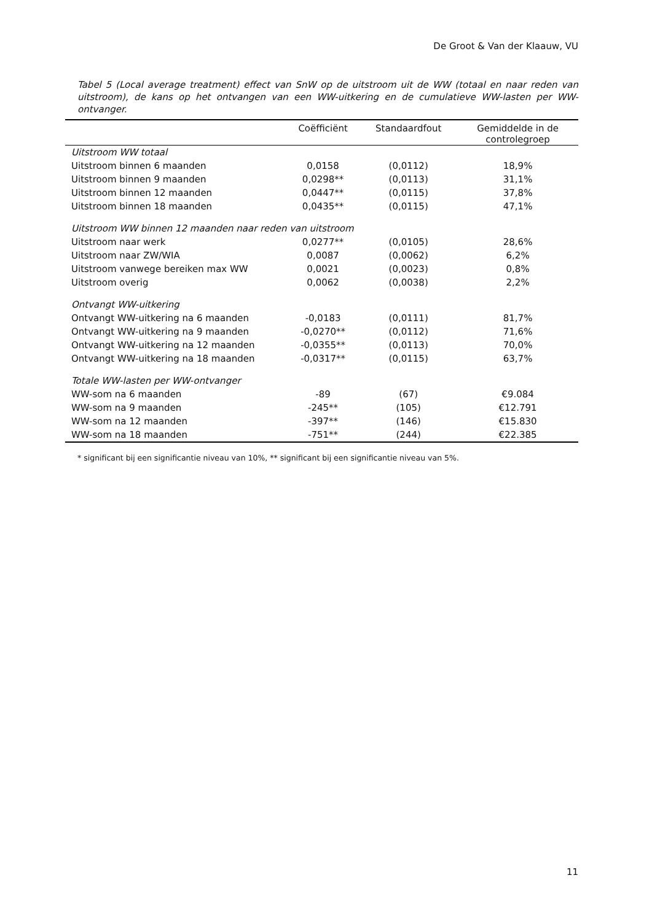De Groot & Van der Klaauw, VU
Tabel 5 (Local average treatment) effect van SnW op de uitstroom uit de WW (totaal en naar reden van uitstroom), de kans op het ontvangen van een WW-uitkering en de cumulatieve WW-lasten per WW-ontvanger.
| | Coëfficiënt | Standaardfout | Gemiddelde in de controlegroep |
| --- | --- | --- | --- |
| Uitstroom WW totaal | | | |
| Uitstroom binnen 6 maanden | 0,0158 | (0,0112) | 18,9% |
| Uitstroom binnen 9 maanden | 0,0298** | (0,0113) | 31,1% |
| Uitstroom binnen 12 maanden | 0,0447** | (0,0115) | 37,8% |
| Uitstroom binnen 18 maanden | 0,0435** | (0,0115) | 47,1% |
| Uitstroom WW binnen 12 maanden naar reden van uitstroom | | | |
| Uitstroom naar werk | 0,0277** | (0,0105) | 28,6% |
| Uitstroom naar ZW/WIA | 0,0087 | (0,0062) | 6,2% |
| Uitstroom vanwege bereiken max WW | 0,0021 | (0,0023) | 0,8% |
| Uitstroom overig | 0,0062 | (0,0038) | 2,2% |
| Ontvangt WW-uitkering | | | |
| Ontvangt WW-uitkering na 6 maanden | -0,0183 | (0,0111) | 81,7% |
| Ontvangt WW-uitkering na 9 maanden | -0,0270** | (0,0112) | 71,6% |
| Ontvangt WW-uitkering na 12 maanden | -0,0355** | (0,0113) | 70,0% |
| Ontvangt WW-uitkering na 18 maanden | -0,0317** | (0,0115) | 63,7% |
| Totale WW-lasten per WW-ontvanger | | | |
| WW-som na 6 maanden | -89 | (67) | €9.084 |
| WW-som na 9 maanden | -245** | (105) | €12.791 |
| WW-som na 12 maanden | -397** | (146) | €15.830 |
| WW-som na 18 maanden | -751** | (244) | €22.385 |
* significant bij een significantie niveau van 10%, ** significant bij een significantie niveau van 5%.
11